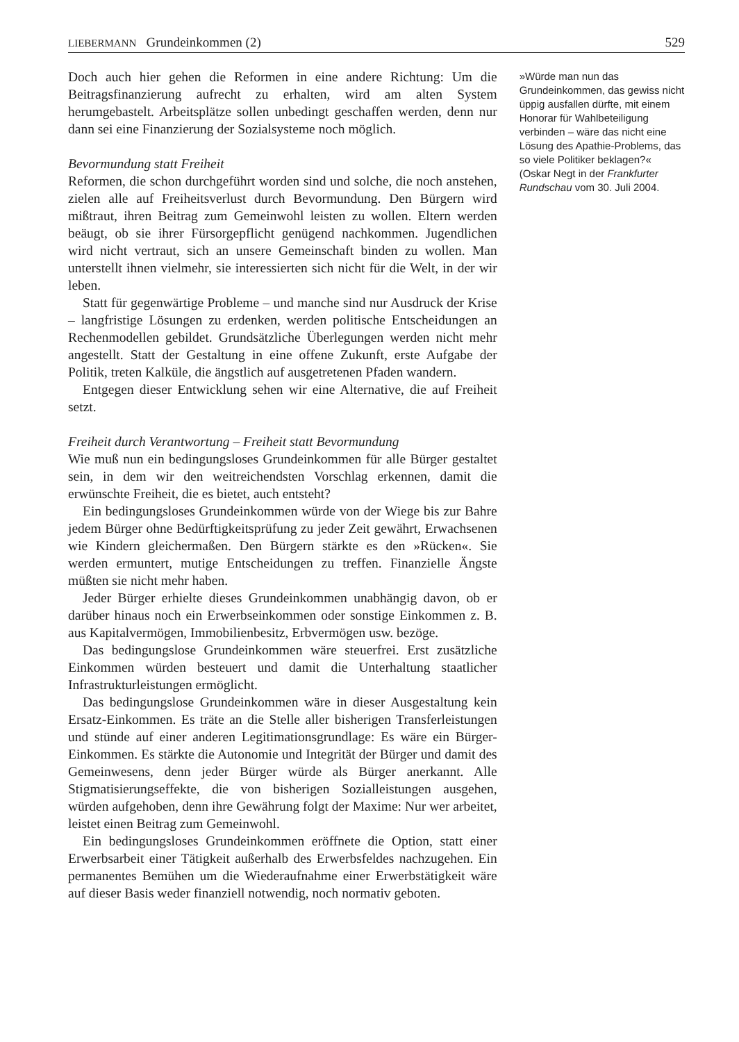LIEBERMANN Grundeinkommen (2) 529
Doch auch hier gehen die Reformen in eine andere Richtung: Um die Beitragsfinanzierung aufrecht zu erhalten, wird am alten System herumgebastelt. Arbeitsplätze sollen unbedingt geschaffen werden, denn nur dann sei eine Finanzierung der Sozialsysteme noch möglich.
Bevormundung statt Freiheit
Reformen, die schon durchgeführt worden sind und solche, die noch anstehen, zielen alle auf Freiheitsverlust durch Bevormundung. Den Bürgern wird mißtraut, ihren Beitrag zum Gemeinwohl leisten zu wollen. Eltern werden beäugt, ob sie ihrer Fürsorgepflicht genügend nachkommen. Jugendlichen wird nicht vertraut, sich an unsere Gemeinschaft binden zu wollen. Man unterstellt ihnen vielmehr, sie interessierten sich nicht für die Welt, in der wir leben.
Statt für gegenwärtige Probleme – und manche sind nur Ausdruck der Krise – langfristige Lösungen zu erdenken, werden politische Entscheidungen an Rechenmodellen gebildet. Grundsätzliche Überlegungen werden nicht mehr angestellt. Statt der Gestaltung in eine offene Zukunft, erste Aufgabe der Politik, treten Kalküle, die ängstlich auf ausgetretenen Pfaden wandern.
Entgegen dieser Entwicklung sehen wir eine Alternative, die auf Freiheit setzt.
Freiheit durch Verantwortung – Freiheit statt Bevormundung
Wie muß nun ein bedingungsloses Grundeinkommen für alle Bürger gestaltet sein, in dem wir den weitreichendsten Vorschlag erkennen, damit die erwünschte Freiheit, die es bietet, auch entsteht?
Ein bedingungsloses Grundeinkommen würde von der Wiege bis zur Bahre jedem Bürger ohne Bedürftigkeitsprüfung zu jeder Zeit gewährt, Erwachsenen wie Kindern gleichermaßen. Den Bürgern stärkte es den »Rücken«. Sie werden ermuntert, mutige Entscheidungen zu treffen. Finanzielle Ängste müßten sie nicht mehr haben.
Jeder Bürger erhielte dieses Grundeinkommen unabhängig davon, ob er darüber hinaus noch ein Erwerbseinkommen oder sonstige Einkommen z. B. aus Kapitalvermögen, Immobilienbesitz, Erbvermögen usw. bezöge.
Das bedingungslose Grundeinkommen wäre steuerfrei. Erst zusätzliche Einkommen würden besteuert und damit die Unterhaltung staatlicher Infrastrukturleistungen ermöglicht.
Das bedingungslose Grundeinkommen wäre in dieser Ausgestaltung kein Ersatz-Einkommen. Es träte an die Stelle aller bisherigen Transferleistungen und stünde auf einer anderen Legitimationsgrundlage: Es wäre ein Bürger-Einkommen. Es stärkte die Autonomie und Integrität der Bürger und damit des Gemeinwesens, denn jeder Bürger würde als Bürger anerkannt. Alle Stigmatisierungseffekte, die von bisherigen Sozialleistungen ausgehen, würden aufgehoben, denn ihre Gewährung folgt der Maxime: Nur wer arbeitet, leistet einen Beitrag zum Gemeinwohl.
Ein bedingungsloses Grundeinkommen eröffnete die Option, statt einer Erwerbsarbeit einer Tätigkeit außerhalb des Erwerbsfeldes nachzugehen. Ein permanentes Bemühen um die Wiederaufnahme einer Erwerbstätigkeit wäre auf dieser Basis weder finanziell notwendig, noch normativ geboten.
»Würde man nun das Grundeinkommen, das gewiss nicht üppig ausfallen dürfte, mit einem Honorar für Wahlbeteiligung verbinden – wäre das nicht eine Lösung des Apathie-Problems, das so viele Politiker beklagen?« (Oskar Negt in der Frankfurter Rundschau vom 30. Juli 2004.